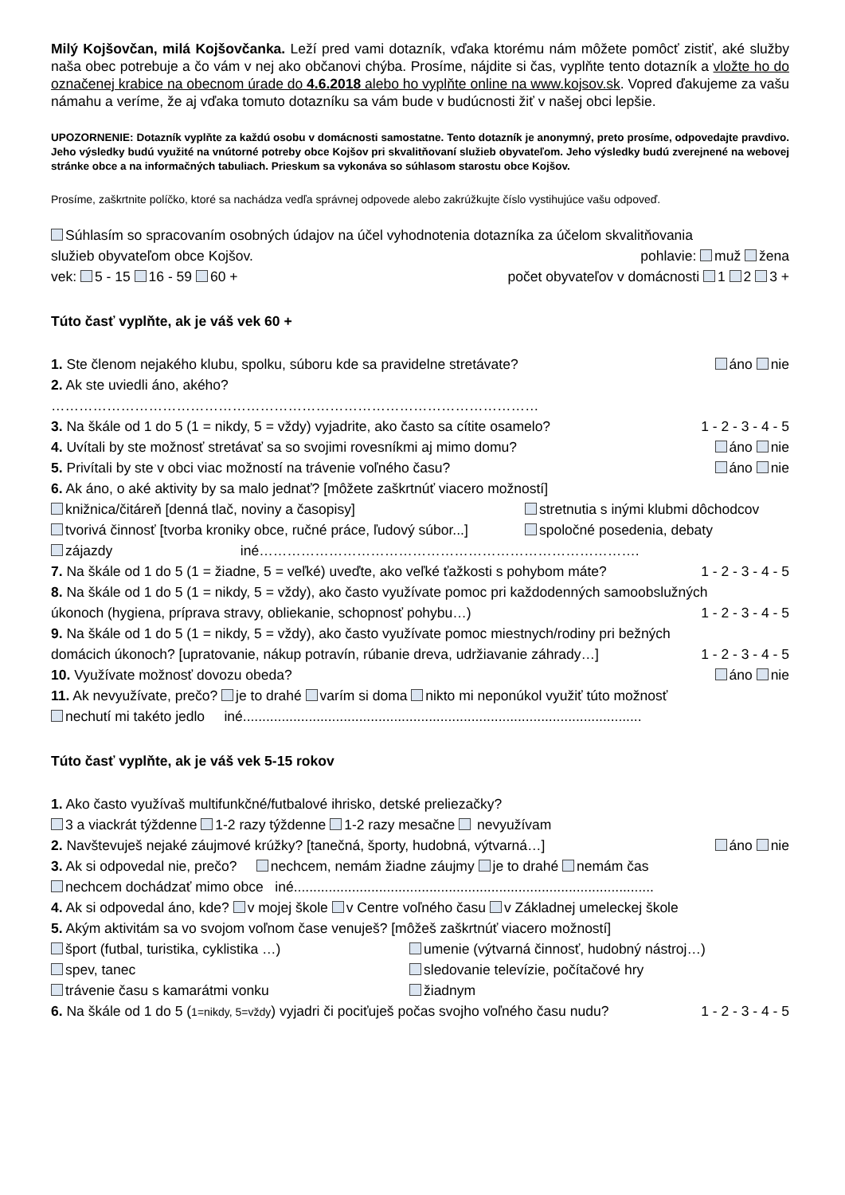Milý Kojšovčan, milá Kojšovčanka. Leží pred vami dotazník, vďaka ktorému nám môžete pomôcť zistiť, aké služby naša obec potrebuje a čo vám v nej ako občanovi chýba. Prosíme, nájdite si čas, vyplňte tento dotazník a vložte ho do označenej krabice na obecnom úrade do 4.6.2018 alebo ho vyplňte online na www.kojsov.sk. Vopred ďakujeme za vašu námahu a veríme, že aj vďaka tomuto dotazníku sa vám bude v budúcnosti žiť v našej obci lepšie.
UPOZORNENIE: Dotazník vyplňte za každú osobu v domácnosti samostatne. Tento dotazník je anonymný, preto prosíme, odpovedajte pravdivo. Jeho výsledky budú využité na vnútorné potreby obce Kojšov pri skvalitňovaní služieb obyvateľom. Jeho výsledky budú zverejnené na webovej stránke obce a na informačných tabuliach. Prieskum sa vykonáva so súhlasom starostu obce Kojšov.
Prosíme, zaškrtnite políčko, ktoré sa nachádza vedľa správnej odpovede alebo zakrúžkujte číslo vystihujúce vašu odpoveď.
Súhlasím so spracovaním osobných údajov na účel vyhodnotenia dotazníka za účelom skvalitňovania
služieb obyvateľom obce Kojšov. pohlavie: muž žena
vek: 5 - 15 16 - 59 60 + počet obyvateľov v domácnosti 1 2 3 +
Túto časť vyplňte, ak je váš vek 60 +
1. Ste členom nejakého klubu, spolku, súboru kde sa pravidelne stretávate? áno nie
2. Ak ste uviedli áno, akého?
……………………………………………………………………………………………
3. Na škále od 1 do 5 (1 = nikdy, 5 = vždy) vyjadrite, ako často sa cítite osamelo? 1 - 2 - 3 - 4 - 5
4. Uvítali by ste možnosť stretávať sa so svojimi rovesníkmi aj mimo domu? áno nie
5. Privítali by ste v obci viac možností na trávenie voľného času? áno nie
6. Ak áno, o aké aktivity by sa malo jednať? [môžete zaškrtnúť viacero možností]
knižnica/čitáreň [denná tlač, noviny a časopisy] stretnutia s inými klubmi dôchodcov tvorivá činnosť [tvorba kroniky obce, ručné práce, ľudový súbor...] spoločné posedenia, debaty
zájazdy iné……………………………………………………………………….
7. Na škále od 1 do 5 (1 = žiadne, 5 = veľké) uveďte, ako veľké ťažkosti s pohybom máte? 1 - 2 - 3 - 4 - 5
8. Na škále od 1 do 5 (1 = nikdy, 5 = vždy), ako často využívate pomoc pri každodenných samoobslužných
úkonoch (hygiena, príprava stravy, obliekanie, schopnosť pohybu…) 1 - 2 - 3 - 4 - 5
9. Na škále od 1 do 5 (1 = nikdy, 5 = vždy), ako často využívate pomoc miestnych/rodiny pri bežných
domácich úkonoch? [upratovanie, nákup potravín, rúbanie dreva, udržiavanie záhrady…] 1 - 2 - 3 - 4 - 5
10. Využívate možnosť dovozu obeda? áno nie
11. Ak nevyužívate, prečo? je to drahé varím si doma nikto mi neponúkol využiť túto možnosť
nechutí mi takéto jedlo iné.......................................................................................................
Túto časť vyplňte, ak je váš vek 5-15 rokov
1. Ako často využívaš multifunkčné/futbalové ihrisko, detské preliezačky?
3 a viackrát týždenne 1-2 razy týždenne 1-2 razy mesačne nevyužívam
2. Navštevuješ nejaké záujmové krúžky? [tanečná, športy, hudobná, výtvarná…] áno nie
3. Ak si odpovedal nie, prečo? nechcem, nemám žiadne záujmy je to drahé nemám čas
nechcem dochádzať mimo obce iné.............................................................................................
4. Ak si odpovedal áno, kde? v mojej škole v Centre voľného času v Základnej umeleckej škole
5. Akým aktivitám sa vo svojom voľnom čase venuješ? [môžeš zaškrtnúť viacero možností]
šport (futbal, turistika, cyklistika …) umenie (výtvarná činnosť, hudobný nástroj…) spev, tanec sledovanie televízie, počítačové hry trávenie času s kamarátmi vonku žiadnym
6. Na škále od 1 do 5 (1=nikdy, 5=vždy) vyjadri či pociťuješ počas svojho voľného času nudu? 1 - 2 - 3 - 4 - 5